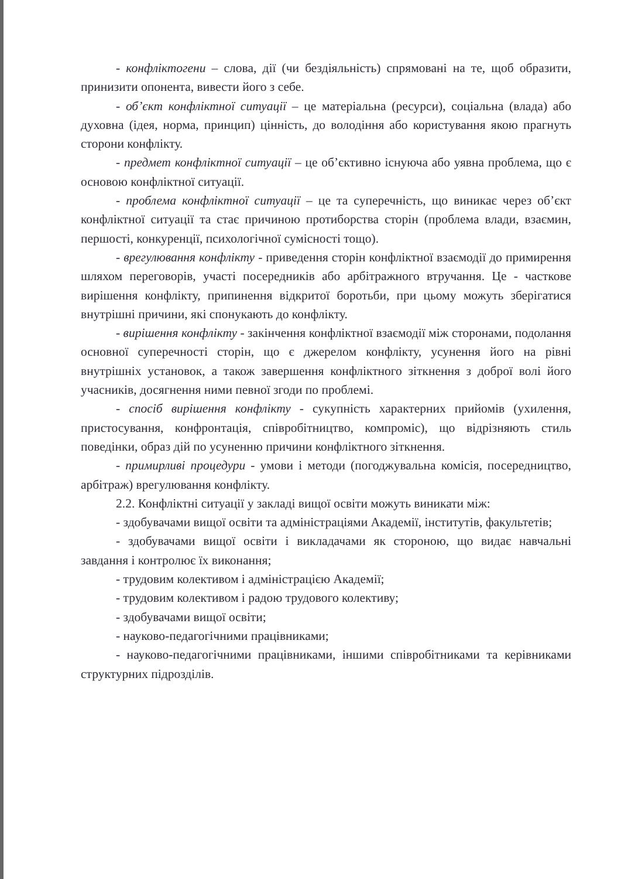- конфліктогени – слова, дії (чи бездіяльність) спрямовані на те, щоб образити, принизити опонента, вивести його з себе.
- об’єкт конфліктної ситуації – це матеріальна (ресурси), соціальна (влада) або духовна (ідея, норма, принцип) цінність, до володіння або користування якою прагнуть сторони конфлікту.
- предмет конфліктної ситуації – це об’єктивно існуюча або уявна проблема, що є основою конфліктної ситуації.
- проблема конфліктної ситуації – це та суперечність, що виникає через об’єкт конфліктної ситуації та стає причиною протиборства сторін (проблема влади, взаємин, першості, конкуренції, психологічної сумісності тощо).
- врегулювання конфлікту - приведення сторін конфліктної взаємодії до примирення шляхом переговорів, участі посередників або арбітражного втручання. Це - часткове вирішення конфлікту, припинення відкритої боротьби, при цьому можуть зберігатися внутрішні причини, які спонукають до конфлікту.
- вирішення конфлікту - закінчення конфліктної взаємодії між сторонами, подолання основної суперечності сторін, що є джерелом конфлікту, усунення його на рівні внутрішніх установок, а також завершення конфліктного зіткнення з доброї волі його учасників, досягнення ними певної згоди по проблемі.
- спосіб вирішення конфлікту - сукупність характерних прийомів (ухилення, пристосування, конфронтація, співробітництво, компроміс), що відрізняють стиль поведінки, образ дій по усуненню причини конфліктного зіткнення.
- примирливі процедури - умови і методи (погоджувальна комісія, посередництво, арбітраж) врегулювання конфлікту.
2.2. Конфліктні ситуації у закладі вищої освіти можуть виникати між:
- здобувачами вищої освіти та адміністраціями Академії, інститутів, факультетів;
- здобувачами вищої освіти і викладачами як стороною, що видає навчальні завдання і контролює їх виконання;
- трудовим колективом і адміністрацією Академії;
- трудовим колективом і радою трудового колективу;
- здобувачами вищої освіти;
- науково-педагогічними працівниками;
- науково-педагогічними працівниками, іншими співробітниками та керівниками структурних підрозділів.